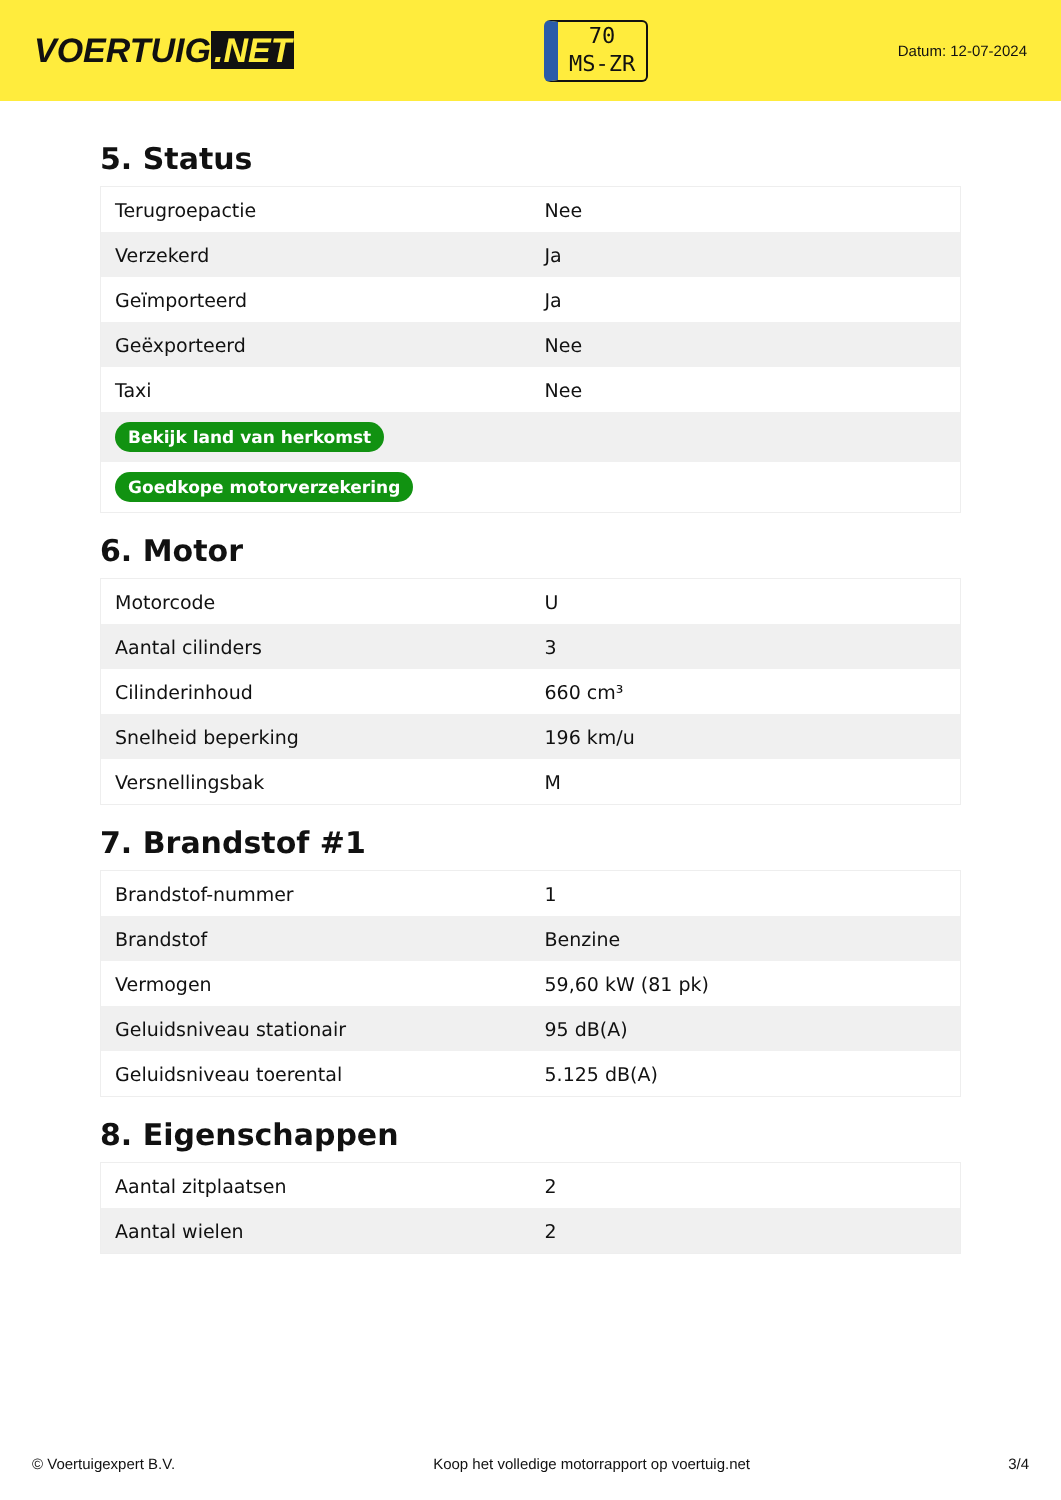VOERTUIG.NET
70
MS-ZR
Datum: 12-07-2024
5. Status
| Terugroepactie | Nee |
| Verzekerd | Ja |
| Geïmporteerd | Ja |
| Geëxporteerd | Nee |
| Taxi | Nee |
| Bekijk land van herkomst | |
| Goedkope motorverzekering | |
6. Motor
| Motorcode | U |
| Aantal cilinders | 3 |
| Cilinderinhoud | 660 cm³ |
| Snelheid beperking | 196 km/u |
| Versnellingsbak | M |
7. Brandstof #1
| Brandstof-nummer | 1 |
| Brandstof | Benzine |
| Vermogen | 59,60 kW (81 pk) |
| Geluidsniveau stationair | 95 dB(A) |
| Geluidsniveau toerental | 5.125 dB(A) |
8. Eigenschappen
| Aantal zitplaatsen | 2 |
| Aantal wielen | 2 |
© Voertuigexpert B.V. Koop het volledige motorrapport op voertuig.net 3/4